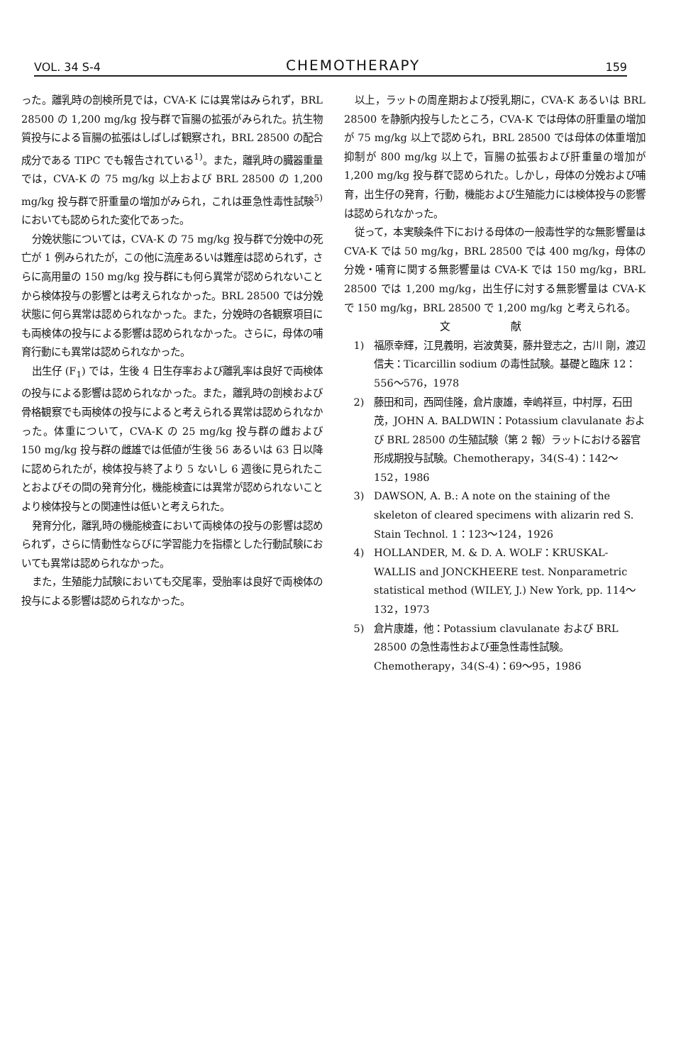VOL. 34 S-4 CHEMOTHERAPY 159
った。離乳時の剖検所見では，CVA-K には異常はみられず，BRL 28500 の 1,200 mg/kg 投与群で盲腸の拡張がみられた。抗生物質投与による盲腸の拡張はしばしば観察され，BRL 28500 の配合成分である TIPC でも報告されている<sup>1)</sup>。また，離乳時の臓器重量では，CVA-K の 75 mg/kg 以上および BRL 28500 の 1,200 mg/kg 投与群で肝重量の増加がみられ，これは亜急性毒性試験<sup>5)</sup>においても認められた変化であった。
分娩状態については，CVA-K の 75 mg/kg 投与群で分娩中の死亡が 1 例みられたが，この他に流産あるいは難産は認められず，さらに高用量の 150 mg/kg 投与群にも何ら異常が認められないことから検体投与の影響とは考えられなかった。BRL 28500 では分娩状態に何ら異常は認められなかった。また，分娩時の各観察項目にも両検体の投与による影響は認められなかった。さらに，母体の哺育行動にも異常は認められなかった。
出生仔 (F<sub>1</sub>) では，生後 4 日生存率および離乳率は良好で両検体の投与による影響は認められなかった。また，離乳時の剖検および骨格観察でも両検体の投与によると考えられる異常は認められなかった。体重について，CVA-K の 25 mg/kg 投与群の雌および 150 mg/kg 投与群の雌雄では低値が生後 56 あるいは 63 日以降に認められたが，検体投与終了より 5 ないし 6 週後に見られたことおよびその間の発育分化，機能検査には異常が認められないことより検体投与との関連性は低いと考えられた。
発育分化，離乳時の機能検査において両検体の投与の影響は認められず，さらに情動性ならびに学習能力を指標とした行動試験においても異常は認められなかった。
また，生殖能力試験においても交尾率，受胎率は良好で両検体の投与による影響は認められなかった。
以上，ラットの周産期および授乳期に，CVA-K あるいは BRL 28500 を静脈内投与したところ，CVA-K では母体の肝重量の増加が 75 mg/kg 以上で認められ，BRL 28500 では母体の体重増加抑制が 800 mg/kg 以上で，盲腸の拡張および肝重量の増加が 1,200 mg/kg 投与群で認められた。しかし，母体の分娩および哺育，出生仔の発育，行動，機能および生殖能力には検体投与の影響は認められなかった。
従って，本実験条件下における母体の一般毒性学的な無影響量は CVA-K では 50 mg/kg，BRL 28500 では 400 mg/kg，母体の分娩・哺育に関する無影響量は CVA-K では 150 mg/kg，BRL 28500 では 1,200 mg/kg，出生仔に対する無影響量は CVA-K で 150 mg/kg，BRL 28500 で 1,200 mg/kg と考えられる。
文 献
1) 福原幸輝，江見義明，岩波黄葵，藤井登志之，古川 剛，渡辺信夫：Ticarcillin sodium の毒性試験。基礎と臨床 12：556〜576，1978
2) 藤田和司，西岡佳隆，倉片康雄，幸嶋祥亘，中村厚，石田 茂，JOHN A. BALDWIN：Potassium clavulanate および BRL 28500 の生殖試験（第 2 報）ラットにおける器官形成期投与試験。Chemotherapy，34(S-4)：142〜152，1986
3) DAWSON, A. B.: A note on the staining of the skeleton of cleared specimens with alizarin red S. Stain Technol. 1：123〜124，1926
4) HOLLANDER, M. & D. A. WOLF：KRUSKAL-WALLIS and JONCKHEERE test. Nonparametric statistical method (WILEY, J.) New York, pp. 114〜132，1973
5) 倉片康雄，他：Potassium clavulanate および BRL 28500 の急性毒性および亜急性毒性試験。Chemotherapy，34(S-4)：69〜95，1986